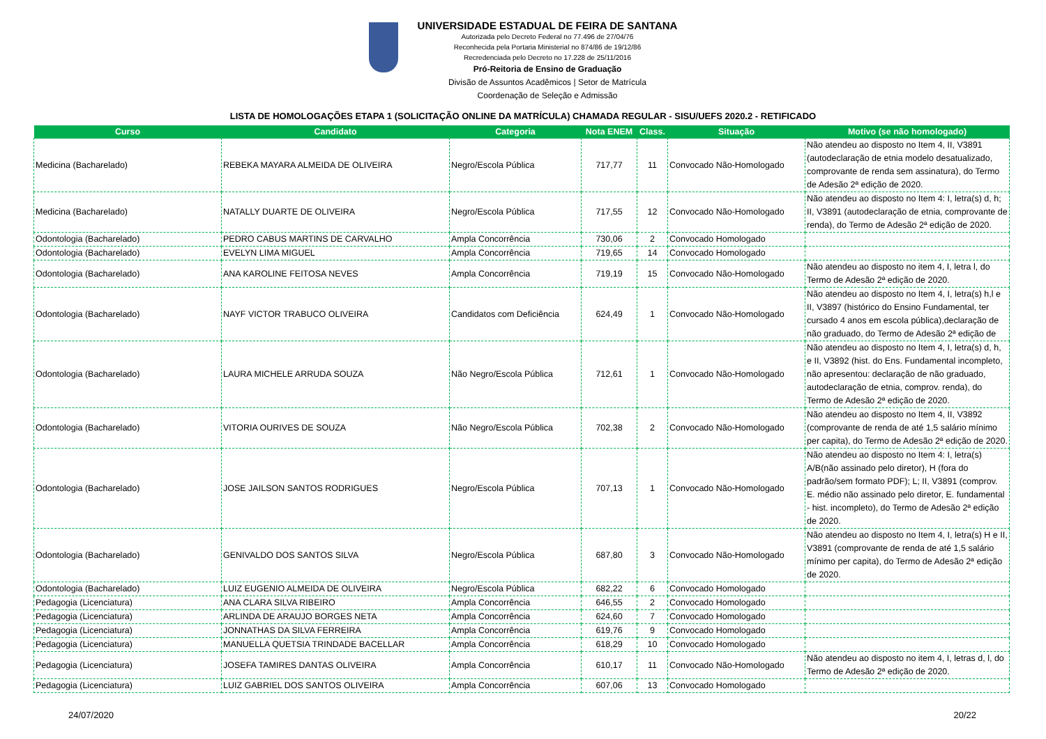UNIVERSIDADE ESTADUAL DE FEIRA DE SANTANA
Autorizada pelo Decreto Federal no 77.496 de 27/04/76
Reconhecida pela Portaria Ministerial no 874/86 de 19/12/86
Recredenciada pelo Decreto no 17.228 de 25/11/2016
Pró-Reitoria de Ensino de Graduação
Divisão de Assuntos Acadêmicos | Setor de Matrícula
Coordenação de Seleção e Admissão
LISTA DE HOMOLOGAÇÕES ETAPA 1 (SOLICITAÇÃO ONLINE DA MATRÍCULA) CHAMADA REGULAR - SISU/UEFS 2020.2 - RETIFICADO
| Curso | Candidato | Categoria | Nota ENEM | Class. | Situação | Motivo (se não homologado) |
| --- | --- | --- | --- | --- | --- | --- |
| Medicina (Bacharelado) | REBEKA MAYARA ALMEIDA DE OLIVEIRA | Negro/Escola Pública | 717,77 | 11 | Convocado Não-Homologado | Não atendeu ao disposto no Item 4, II, V3891 (autodeclaração de etnia modelo desatualizado, comprovante de renda sem assinatura), do Termo de Adesão 2ª edição de 2020. |
| Medicina (Bacharelado) | NATALLY DUARTE DE OLIVEIRA | Negro/Escola Pública | 717,55 | 12 | Convocado Não-Homologado | Não atendeu ao disposto no Item 4: I, letra(s) d, h; II, V3891 (autodeclaração de etnia, comprovante de renda), do Termo de Adesão 2ª edição de 2020. |
| Odontologia (Bacharelado) | PEDRO CABUS MARTINS DE CARVALHO | Ampla Concorrência | 730,06 | 2 | Convocado Homologado | |
| Odontologia (Bacharelado) | EVELYN LIMA MIGUEL | Ampla Concorrência | 719,65 | 14 | Convocado Homologado | |
| Odontologia (Bacharelado) | ANA KAROLINE FEITOSA NEVES | Ampla Concorrência | 719,19 | 15 | Convocado Não-Homologado | Não atendeu ao disposto no item 4, I, letra l, do Termo de Adesão 2ª edição de 2020. |
| Odontologia (Bacharelado) | NAYF VICTOR TRABUCO OLIVEIRA | Candidatos com Deficiência | 624,49 | 1 | Convocado Não-Homologado | Não atendeu ao disposto no Item 4, I, letra(s) h,l e II, V3897 (histórico do Ensino Fundamental, ter cursado 4 anos em escola pública),declaração de não graduado, do Termo de Adesão 2ª edição de |
| Odontologia (Bacharelado) | LAURA MICHELE ARRUDA SOUZA | Não Negro/Escola Pública | 712,61 | 1 | Convocado Não-Homologado | Não atendeu ao disposto no Item 4, I, letra(s) d, h, e II, V3892 (hist. do Ens. Fundamental incompleto, não apresentou: declaração de não graduado, autodeclaração de etnia, comprov. renda), do Termo de Adesão 2ª edição de 2020. |
| Odontologia (Bacharelado) | VITORIA OURIVES DE SOUZA | Não Negro/Escola Pública | 702,38 | 2 | Convocado Não-Homologado | Não atendeu ao disposto no Item 4, II, V3892 (comprovante de renda de até 1,5 salário mínimo per capita), do Termo de Adesão 2ª edição de 2020. |
| Odontologia (Bacharelado) | JOSE JAILSON SANTOS RODRIGUES | Negro/Escola Pública | 707,13 | 1 | Convocado Não-Homologado | Não atendeu ao disposto no Item 4: I, letra(s) A/B(não assinado pelo diretor), H (fora do padrão/sem formato PDF); L; II, V3891 (comprov. E. médio não assinado pelo diretor, E. fundamental - hist. incompleto), do Termo de Adesão 2ª edição de 2020. |
| Odontologia (Bacharelado) | GENIVALDO DOS SANTOS SILVA | Negro/Escola Pública | 687,80 | 3 | Convocado Não-Homologado | Não atendeu ao disposto no Item 4, I, letra(s) H e II, V3891 (comprovante de renda de até 1,5 salário mínimo per capita), do Termo de Adesão 2ª edição de 2020. |
| Odontologia (Bacharelado) | LUIZ EUGENIO ALMEIDA DE OLIVEIRA | Negro/Escola Pública | 682,22 | 6 | Convocado Homologado | |
| Pedagogia (Licenciatura) | ANA CLARA SILVA RIBEIRO | Ampla Concorrência | 646,55 | 2 | Convocado Homologado | |
| Pedagogia (Licenciatura) | ARLINDA DE ARAUJO BORGES NETA | Ampla Concorrência | 624,60 | 7 | Convocado Homologado | |
| Pedagogia (Licenciatura) | JONNATHAS DA SILVA FERREIRA | Ampla Concorrência | 619,76 | 9 | Convocado Homologado | |
| Pedagogia (Licenciatura) | MANUELLA QUETSIA TRINDADE BACELLAR | Ampla Concorrência | 618,29 | 10 | Convocado Homologado | |
| Pedagogia (Licenciatura) | JOSEFA TAMIRES DANTAS OLIVEIRA | Ampla Concorrência | 610,17 | 11 | Convocado Não-Homologado | Não atendeu ao disposto no item 4, I, letras d, l, do Termo de Adesão 2ª edição de 2020. |
| Pedagogia (Licenciatura) | LUIZ GABRIEL DOS SANTOS OLIVEIRA | Ampla Concorrência | 607,06 | 13 | Convocado Homologado | |
24/07/2020 20/22